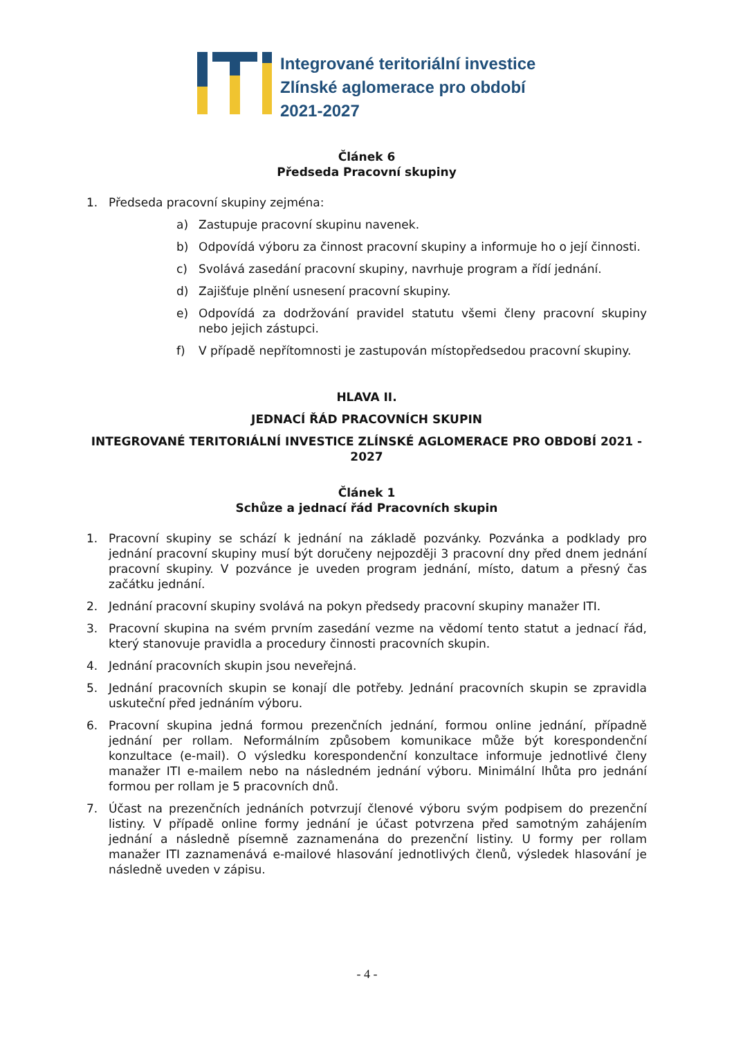Integrované teritoriální investice
Zlínské aglomerace pro období
2021-2027
Článek 6
Předseda Pracovní skupiny
1. Předseda pracovní skupiny zejména:
a) Zastupuje pracovní skupinu navenek.
b) Odpovídá výboru za činnost pracovní skupiny a informuje ho o její činnosti.
c) Svolává zasedání pracovní skupiny, navrhuje program a řídí jednání.
d) Zajišťuje plnění usnesení pracovní skupiny.
e) Odpovídá za dodržování pravidel statutu všemi členy pracovní skupiny nebo jejich zástupci.
f) V případě nepřítomnosti je zastupován místopředsedou pracovní skupiny.
HLAVA II.
JEDNACÍ ŘÁD PRACOVNÍCH SKUPIN
INTEGROVANÉ TERITORIÁLNÍ INVESTICE ZLÍNSKÉ AGLOMERACE PRO OBDOBÍ 2021 - 2027
Článek 1
Schůze a jednací řád Pracovních skupin
1. Pracovní skupiny se schází k jednání na základě pozvánky. Pozvánka a podklady pro jednání pracovní skupiny musí být doručeny nejpozději 3 pracovní dny před dnem jednání pracovní skupiny. V pozvánce je uveden program jednání, místo, datum a přesný čas začátku jednání.
2. Jednání pracovní skupiny svolává na pokyn předsedy pracovní skupiny manažer ITI.
3. Pracovní skupina na svém prvním zasedání vezme na vědomí tento statut a jednací řád, který stanovuje pravidla a procedury činnosti pracovních skupin.
4. Jednání pracovních skupin jsou neveřejná.
5. Jednání pracovních skupin se konají dle potřeby. Jednání pracovních skupin se zpravidla uskuteční před jednáním výboru.
6. Pracovní skupina jedná formou prezenčních jednání, formou online jednání, případně jednání per rollam. Neformálním způsobem komunikace může být korespondenční konzultace (e-mail). O výsledku korespondenční konzultace informuje jednotlivé členy manažer ITI e-mailem nebo na následném jednání výboru. Minimální lhůta pro jednání formou per rollam je 5 pracovních dnů.
7. Účast na prezenčních jednáních potvrzují členové výboru svým podpisem do prezenční listiny. V případě online formy jednání je účast potvrzena před samotným zahájením jednání a následně písemně zaznamenána do prezenční listiny. U formy per rollam manažer ITI zaznamenává e-mailové hlasování jednotlivých členů, výsledek hlasování je následně uveden v zápisu.
- 4 -